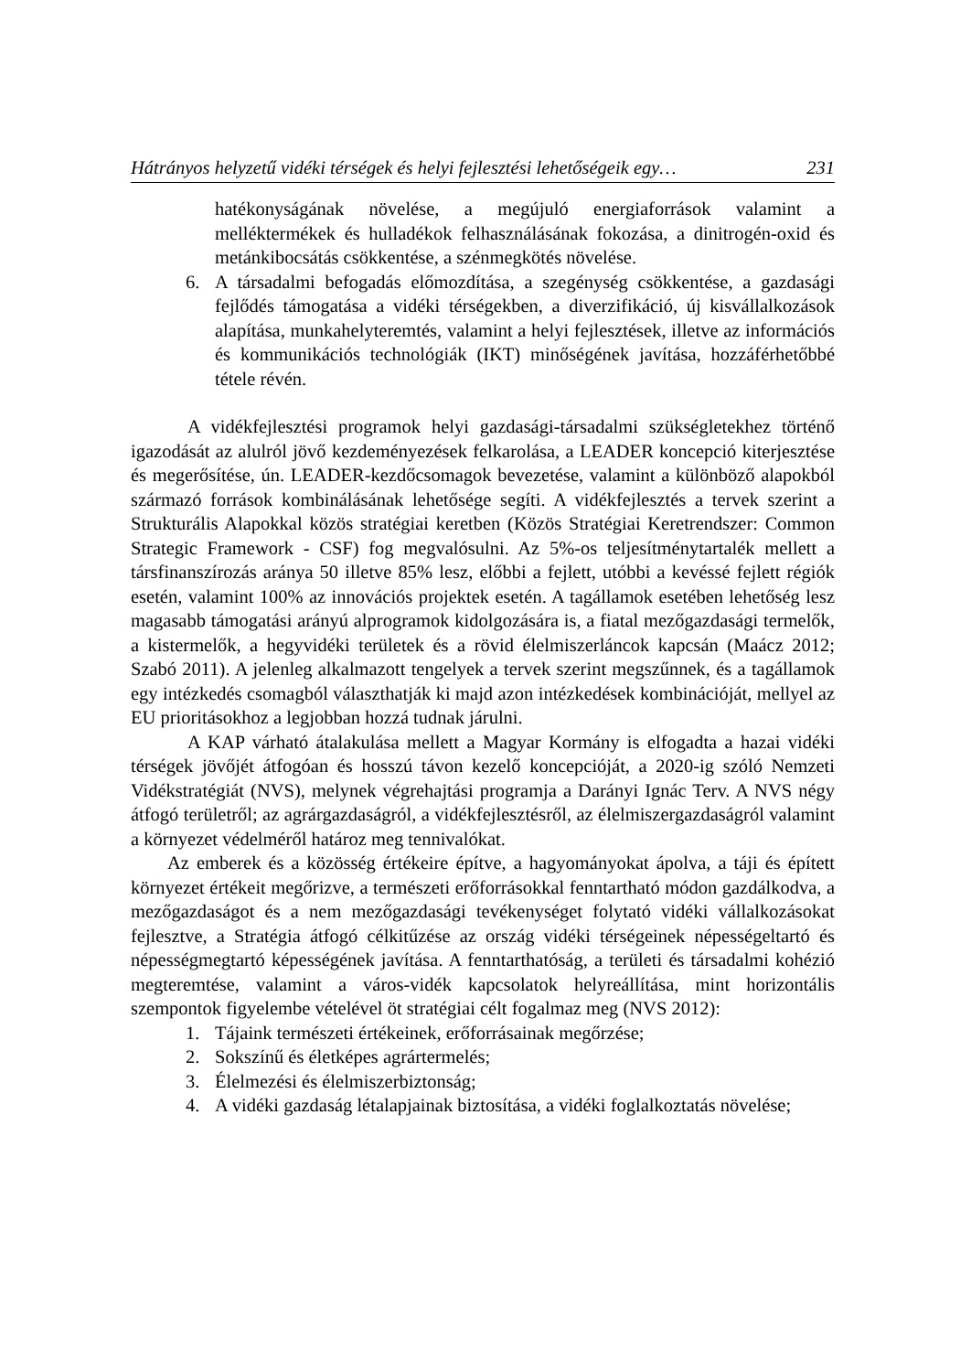Hátrányos helyzetű vidéki térségek és helyi fejlesztési lehetőségeik egy… 231
hatékonyságának növelése, a megújuló energiaforrások valamint a melléktermékek és hulladékok felhasználásának fokozása, a dinitrogén-oxid és metánkibocsátás csökkentése, a szénmegkötés növelése.
6. A társadalmi befogadás előmozdítása, a szegénység csökkentése, a gazdasági fejlődés támogatása a vidéki térségekben, a diverzifikáció, új kisvállalkozások alapítása, munkahelyteremtés, valamint a helyi fejlesztések, illetve az információs és kommunikációs technológiák (IKT) minőségének javítása, hozzáférhetőbbé tétele révén.
A vidékfejlesztési programok helyi gazdasági-társadalmi szükségletekhez történő igazodását az alulról jövő kezdeményezések felkarolása, a LEADER koncepció kiterjesztése és megerősítése, ún. LEADER-kezdőcsomagok bevezetése, valamint a különböző alapokból származó források kombinálásának lehetősége segíti. A vidékfejlesztés a tervek szerint a Strukturális Alapokkal közös stratégiai keretben (Közös Stratégiai Keretrendszer: Common Strategic Framework - CSF) fog megvalósulni. Az 5%-os teljesítménytartalék mellett a társfinanszírozás aránya 50 illetve 85% lesz, előbbi a fejlett, utóbbi a kevéssé fejlett régiók esetén, valamint 100% az innovációs projektek esetén. A tagállamok esetében lehetőség lesz magasabb támogatási arányú alprogramok kidolgozására is, a fiatal mezőgazdasági termelők, a kistermelők, a hegyvidéki területek és a rövid élelmiszerláncok kapcsán (Maácz 2012; Szabó 2011). A jelenleg alkalmazott tengelyek a tervek szerint megszűnnek, és a tagállamok egy intézkedés csomagból választhatják ki majd azon intézkedések kombinációját, mellyel az EU prioritásokhoz a legjobban hozzá tudnak járulni.
A KAP várható átalakulása mellett a Magyar Kormány is elfogadta a hazai vidéki térségek jövőjét átfogóan és hosszú távon kezelő koncepcióját, a 2020-ig szóló Nemzeti Vidékstratégiát (NVS), melynek végrehajtási programja a Darányi Ignác Terv. A NVS négy átfogó területről; az agrárgazdaságról, a vidékfejlesztésről, az élelmiszergazdaságról valamint a környezet védelméről határoz meg tennivalókat.
Az emberek és a közösség értékeire építve, a hagyományokat ápolva, a táji és épített környezet értékeit megőrizve, a természeti erőforrásokkal fenntartható módon gazdálkodva, a mezőgazdaságot és a nem mezőgazdasági tevékenységet folytató vidéki vállalkozásokat fejlesztve, a Stratégia átfogó célkitűzése az ország vidéki térségeinek népességeltartó és népességmegtartó képességének javítása. A fenntarthatóság, a területi és társadalmi kohézió megteremtése, valamint a város-vidék kapcsolatok helyreállítása, mint horizontális szempontok figyelembe vételével öt stratégiai célt fogalmaz meg (NVS 2012):
1. Tájaink természeti értékeinek, erőforrásainak megőrzése;
2. Sokszínű és életképes agrártermelés;
3. Élelmezési és élelmiszerbiztonság;
4. A vidéki gazdaság létalapjainak biztosítása, a vidéki foglalkoztatás növelése;